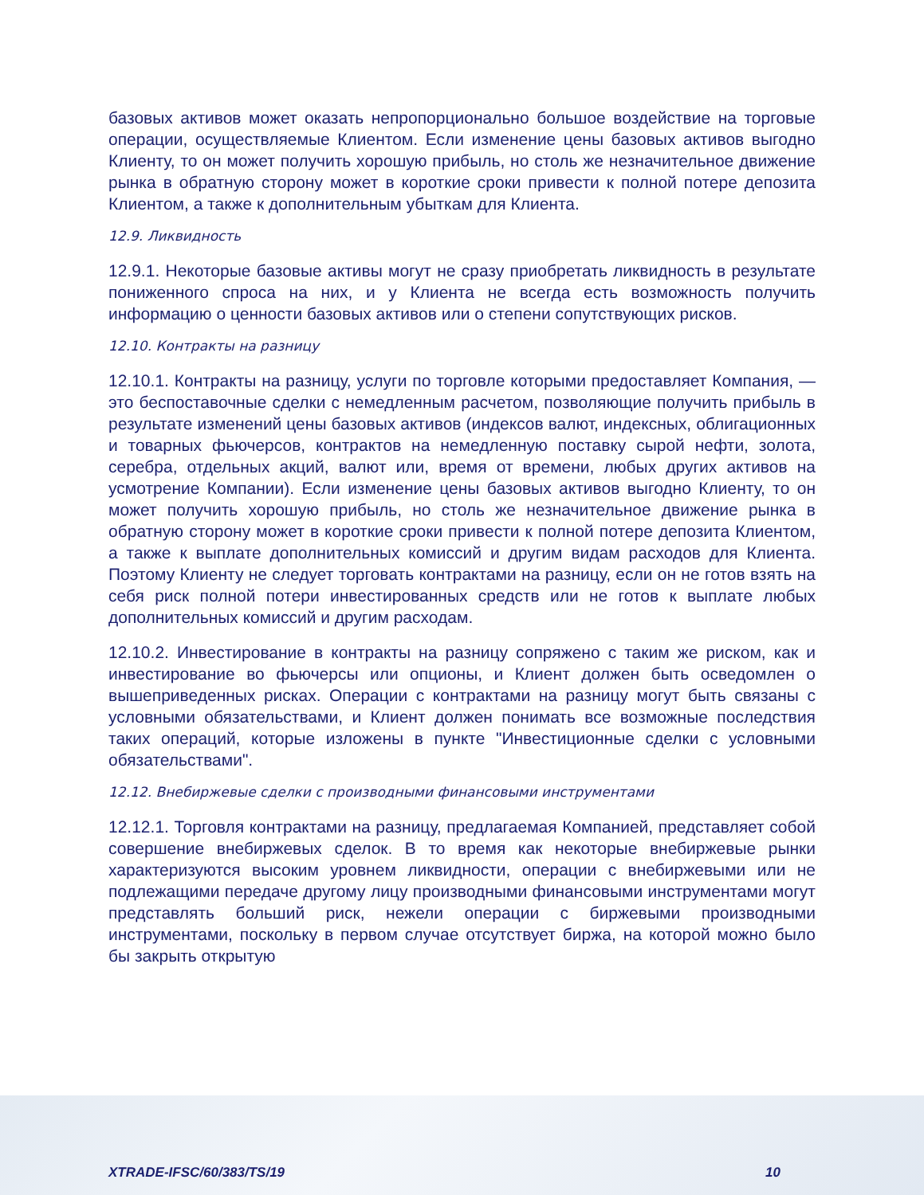базовых активов может оказать непропорционально большое воздействие на торговые операции, осуществляемые Клиентом. Если изменение цены базовых активов выгодно Клиенту, то он может получить хорошую прибыль, но столь же незначительное движение рынка в обратную сторону может в короткие сроки привести к полной потере депозита Клиентом, а также к дополнительным убыткам для Клиента.
12.9. Ликвидность
12.9.1. Некоторые базовые активы могут не сразу приобретать ликвидность в результате пониженного спроса на них, и у Клиента не всегда есть возможность получить информацию о ценности базовых активов или о степени сопутствующих рисков.
12.10. Контракты на разницу
12.10.1. Контракты на разницу, услуги по торговле которыми предоставляет Компания, — это беспоставочные сделки с немедленным расчетом, позволяющие получить прибыль в результате изменений цены базовых активов (индексов валют, индексных, облигационных и товарных фьючерсов, контрактов на немедленную поставку сырой нефти, золота, серебра, отдельных акций, валют или, время от времени, любых других активов на усмотрение Компании). Если изменение цены базовых активов выгодно Клиенту, то он может получить хорошую прибыль, но столь же незначительное движение рынка в обратную сторону может в короткие сроки привести к полной потере депозита Клиентом, а также к выплате дополнительных комиссий и другим видам расходов для Клиента. Поэтому Клиенту не следует торговать контрактами на разницу, если он не готов взять на себя риск полной потери инвестированных средств или не готов к выплате любых дополнительных комиссий и другим расходам.
12.10.2. Инвестирование в контракты на разницу сопряжено с таким же риском, как и инвестирование во фьючерсы или опционы, и Клиент должен быть осведомлен о вышеприведенных рисках. Операции с контрактами на разницу могут быть связаны с условными обязательствами, и Клиент должен понимать все возможные последствия таких операций, которые изложены в пункте "Инвестиционные сделки с условными обязательствами".
12.12. Внебиржевые сделки с производными финансовыми инструментами
12.12.1. Торговля контрактами на разницу, предлагаемая Компанией, представляет собой совершение внебиржевых сделок. В то время как некоторые внебиржевые рынки характеризуются высоким уровнем ликвидности, операции с внебиржевыми или не подлежащими передаче другому лицу производными финансовыми инструментами могут представлять больший риск, нежели операции с биржевыми производными инструментами, поскольку в первом случае отсутствует биржа, на которой можно было бы закрыть открытую
XTRADE-IFSC/60/383/TS/19 10